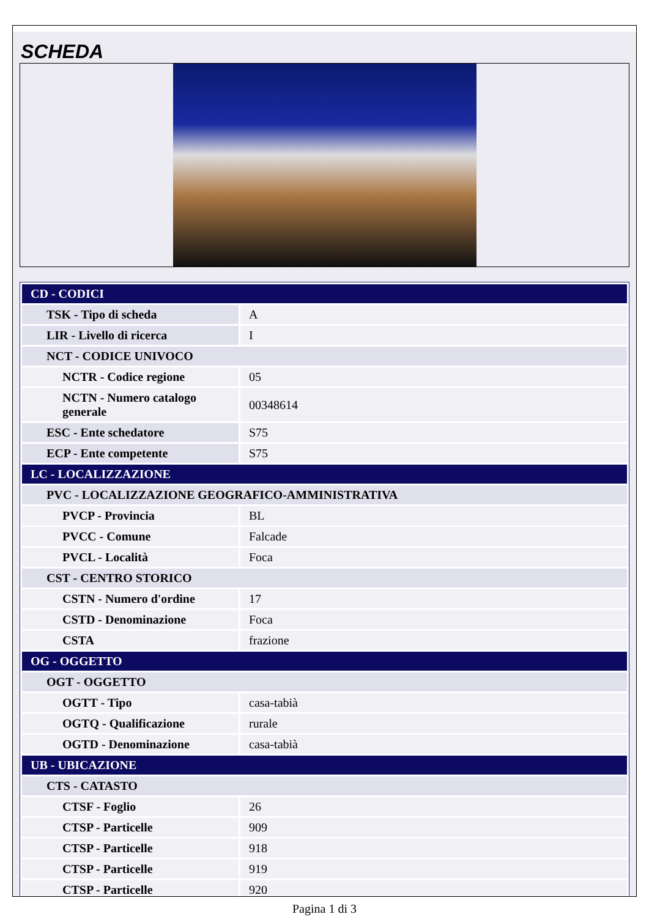SCHEDA
| CD - CODICI | |
| TSK - Tipo di scheda | A |
| LIR - Livello di ricerca | I |
| NCT - CODICE UNIVOCO | |
| NCTR - Codice regione | 05 |
| NCTN - Numero catalogo generale | 00348614 |
| ESC - Ente schedatore | S75 |
| ECP - Ente competente | S75 |
| LC - LOCALIZZAZIONE | |
| PVC - LOCALIZZAZIONE GEOGRAFICO-AMMINISTRATIVA | |
| PVCP - Provincia | BL |
| PVCC - Comune | Falcade |
| PVCL - Località | Foca |
| CST - CENTRO STORICO | |
| CSTN - Numero d'ordine | 17 |
| CSTD - Denominazione | Foca |
| CSTA | frazione |
| OG - OGGETTO | |
| OGT - OGGETTO | |
| OGTT - Tipo | casa-tabià |
| OGTQ - Qualificazione | rurale |
| OGTD - Denominazione | casa-tabià |
| UB - UBICAZIONE | |
| CTS - CATASTO | |
| CTSF - Foglio | 26 |
| CTSP - Particelle | 909 |
| CTSP - Particelle | 918 |
| CTSP - Particelle | 919 |
| CTSP - Particelle | 920 |
Pagina 1 di 3